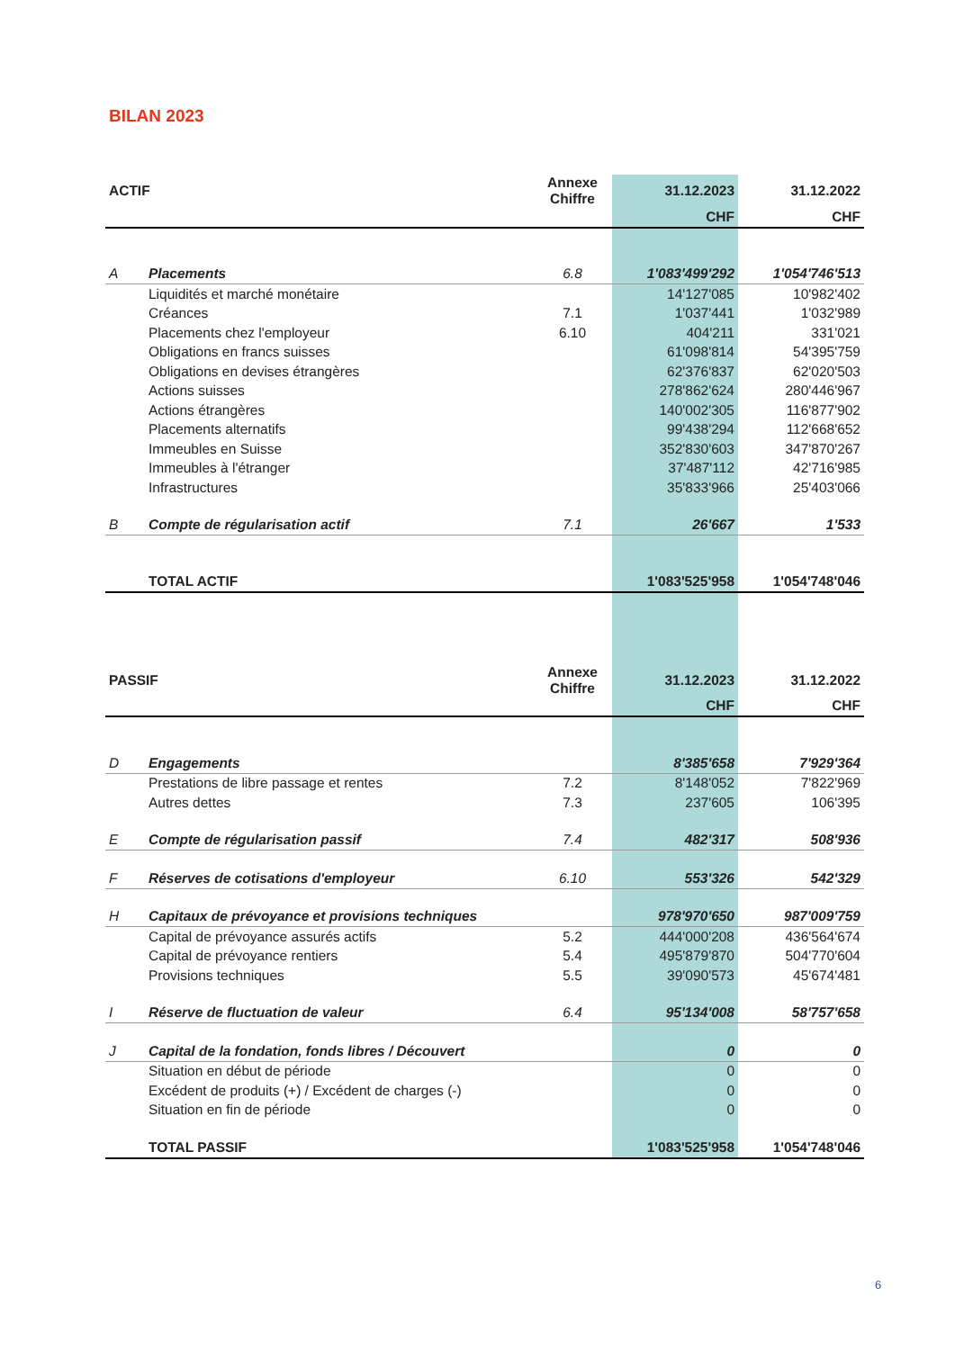BILAN 2023
| ACTIF | | Annexe Chiffre | 31.12.2023 | 31.12.2022 |
| --- | --- | --- | --- | --- |
| | | | CHF | CHF |
| A | Placements | 6.8 | 1'083'499'292 | 1'054'746'513 |
| | Liquidités et marché monétaire | | 14'127'085 | 10'982'402 |
| | Créances | 7.1 | 1'037'441 | 1'032'989 |
| | Placements chez l'employeur | 6.10 | 404'211 | 331'021 |
| | Obligations en francs suisses | | 61'098'814 | 54'395'759 |
| | Obligations en devises étrangères | | 62'376'837 | 62'020'503 |
| | Actions suisses | | 278'862'624 | 280'446'967 |
| | Actions étrangères | | 140'002'305 | 116'877'902 |
| | Placements alternatifs | | 99'438'294 | 112'668'652 |
| | Immeubles en Suisse | | 352'830'603 | 347'870'267 |
| | Immeubles à l'étranger | | 37'487'112 | 42'716'985 |
| | Infrastructures | | 35'833'966 | 25'403'066 |
| B | Compte de régularisation actif | 7.1 | 26'667 | 1'533 |
| | TOTAL ACTIF | | 1'083'525'958 | 1'054'748'046 |
| PASSIF | | Annexe Chiffre | 31.12.2023 | 31.12.2022 |
| | | | CHF | CHF |
| D | Engagements | | 8'385'658 | 7'929'364 |
| | Prestations de libre passage et rentes | 7.2 | 8'148'052 | 7'822'969 |
| | Autres dettes | 7.3 | 237'605 | 106'395 |
| E | Compte de régularisation passif | 7.4 | 482'317 | 508'936 |
| F | Réserves de cotisations d'employeur | 6.10 | 553'326 | 542'329 |
| H | Capitaux de prévoyance et provisions techniques | | 978'970'650 | 987'009'759 |
| | Capital de prévoyance assurés actifs | 5.2 | 444'000'208 | 436'564'674 |
| | Capital de prévoyance rentiers | 5.4 | 495'879'870 | 504'770'604 |
| | Provisions techniques | 5.5 | 39'090'573 | 45'674'481 |
| I | Réserve de fluctuation de valeur | 6.4 | 95'134'008 | 58'757'658 |
| J | Capital de la fondation, fonds libres / Découvert | | 0 | 0 |
| | Situation en début de période | | 0 | 0 |
| | Excédent de produits (+) / Excédent de charges (-) | | 0 | 0 |
| | Situation en fin de période | | 0 | 0 |
| | TOTAL PASSIF | | 1'083'525'958 | 1'054'748'046 |
6